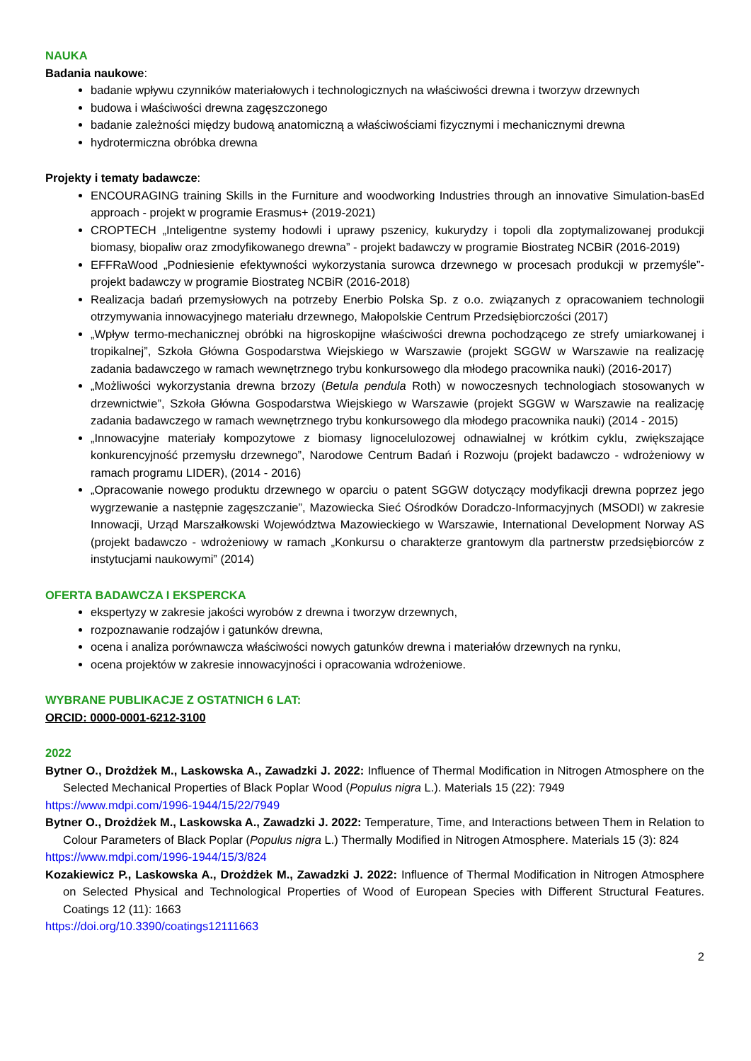NAUKA
Badania naukowe:
badanie wpływu czynników materiałowych i technologicznych na właściwości drewna i tworzyw drzewnych
budowa i właściwości drewna zagęszczonego
badanie zależności między budową anatomiczną a właściwościami fizycznymi i mechanicznymi drewna
hydrotermiczna obróbka drewna
Projekty i tematy badawcze:
ENCOURAGING training Skills in the Furniture and woodworking Industries through an innovative Simulation-basEd approach - projekt w programie Erasmus+ (2019-2021)
CROPTECH „Inteligentne systemy hodowli i uprawy pszenicy, kukurydzy i topoli dla zoptymalizowanej produkcji biomasy, biopaliw oraz zmodyfikowanego drewna” - projekt badawczy w programie Biostrateg NCBiR (2016-2019)
EFFRaWood „Podniesienie efektywności wykorzystania surowca drzewnego w procesach produkcji w przemyśle”- projekt badawczy w programie Biostrateg NCBiR (2016-2018)
Realizacja badań przemysłowych na potrzeby Enerbio Polska Sp. z o.o. związanych z opracowaniem technologii otrzymywania innowacyjnego materiału drzewnego, Małopolskie Centrum Przedsiębiorczości (2017)
„Wpływ termo-mechanicznej obróbki na higroskopijne właściwości drewna pochodzącego ze strefy umiarkowanej i tropikalnej”, Szkoła Główna Gospodarstwa Wiejskiego w Warszawie (projekt SGGW w Warszawie na realizację zadania badawczego w ramach wewnętrznego trybu konkursowego dla młodego pracownika nauki) (2016-2017)
„Możliwości wykorzystania drewna brzozy (Betula pendula Roth) w nowoczesnych technologiach stosowanych w drzewnictwie”, Szkoła Główna Gospodarstwa Wiejskiego w Warszawie (projekt SGGW w Warszawie na realizację zadania badawczego w ramach wewnętrznego trybu konkursowego dla młodego pracownika nauki) (2014 - 2015)
„Innowacyjne materiały kompozytowe z biomasy lignocelulozowej odnawialnej w krótkim cyklu, zwiększające konkurencyjność przemysłu drzewnego”, Narodowe Centrum Badań i Rozwoju (projekt badawczo - wdrożeniowy w ramach programu LIDER), (2014 - 2016)
„Opracowanie nowego produktu drzewnego w oparciu o patent SGGW dotyczący modyfikacji drewna poprzez jego wygrzewanie a następnie zagęszczanie”, Mazowiecka Sieć Ośrodków Doradczo-Informacyjnych (MSODI) w zakresie Innowacji, Urząd Marszałkowski Województwa Mazowieckiego w Warszawie, International Development Norway AS (projekt badawczo - wdrożeniowy w ramach „Konkursu o charakterze grantowym dla partnerstw przedsiębiorców z instytucjami naukowymi” (2014)
OFERTA BADAWCZA I EKSPERCKA
ekspertyzy w zakresie jakości wyrobów z drewna i tworzyw drzewnych,
rozpoznawanie rodzajów i gatunków drewna,
ocena i analiza porównawcza właściwości nowych gatunków drewna i materiałów drzewnych na rynku,
ocena projektów w zakresie innowacyjności i opracowania wdrożeniowe.
WYBRANE PUBLIKACJE Z OSTATNICH 6 LAT:
ORCID: 0000-0001-6212-3100
2022
Bytner O., Drożdżek M., Laskowska A., Zawadzki J. 2022: Influence of Thermal Modification in Nitrogen Atmosphere on the Selected Mechanical Properties of Black Poplar Wood (Populus nigra L.). Materials 15 (22): 7949
https://www.mdpi.com/1996-1944/15/22/7949
Bytner O., Drożdżek M., Laskowska A., Zawadzki J. 2022: Temperature, Time, and Interactions between Them in Relation to Colour Parameters of Black Poplar (Populus nigra L.) Thermally Modified in Nitrogen Atmosphere. Materials 15 (3): 824
https://www.mdpi.com/1996-1944/15/3/824
Kozakiewicz P., Laskowska A., Drożdżek M., Zawadzki J. 2022: Influence of Thermal Modification in Nitrogen Atmosphere on Selected Physical and Technological Properties of Wood of European Species with Different Structural Features. Coatings 12 (11): 1663
https://doi.org/10.3390/coatings12111663
2